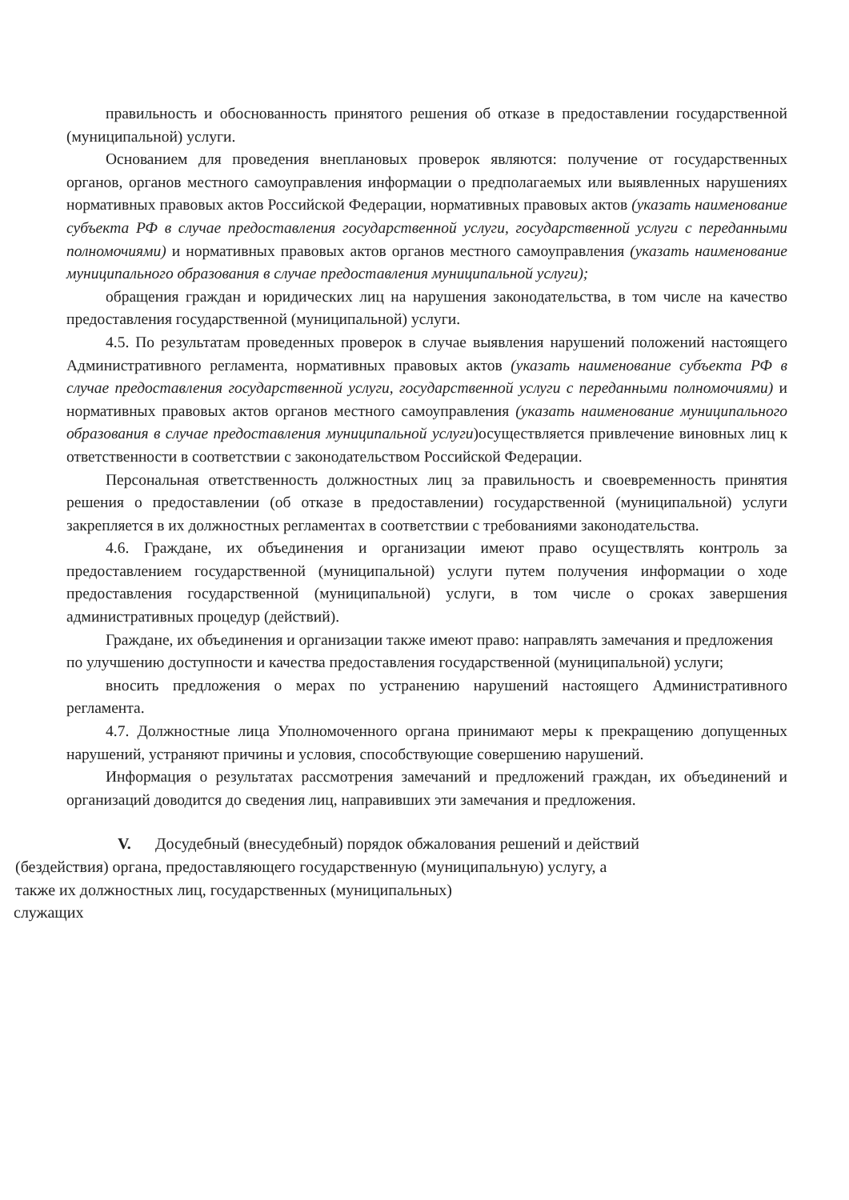правильность и обоснованность принятого решения об отказе в предоставлении государственной (муниципальной) услуги.
Основанием для проведения внеплановых проверок являются: получение от государственных органов, органов местного самоуправления информации о предполагаемых или выявленных нарушениях нормативных правовых актов Российской Федерации, нормативных правовых актов (указать наименование субъекта РФ в случае предоставления государственной услуги, государственной услуги с переданными полномочиями) и нормативных правовых актов органов местного самоуправления (указать наименование муниципального образования в случае предоставления муниципальной услуги);
обращения граждан и юридических лиц на нарушения законодательства, в том числе на качество предоставления государственной (муниципальной) услуги.
4.5. По результатам проведенных проверок в случае выявления нарушений положений настоящего Административного регламента, нормативных правовых актов (указать наименование субъекта РФ в случае предоставления государственной услуги, государственной услуги с переданными полномочиями) и нормативных правовых актов органов местного самоуправления (указать наименование муниципального образования в случае предоставления муниципальной услуги)осуществляется привлечение виновных лиц к ответственности в соответствии с законодательством Российской Федерации.
Персональная ответственность должностных лиц за правильность и своевременность принятия решения о предоставлении (об отказе в предоставлении) государственной (муниципальной) услуги закрепляется в их должностных регламентах в соответствии с требованиями законодательства.
4.6. Граждане, их объединения и организации имеют право осуществлять контроль за предоставлением государственной (муниципальной) услуги путем получения информации о ходе предоставления государственной (муниципальной) услуги, в том числе о сроках завершения административных процедур (действий).
Граждане, их объединения и организации также имеют право: направлять замечания и предложения по улучшению доступности и качества предоставления государственной (муниципальной) услуги;
вносить предложения о мерах по устранению нарушений настоящего Административного регламента.
4.7. Должностные лица Уполномоченного органа принимают меры к прекращению допущенных нарушений, устраняют причины и условия, способствующие совершению нарушений.
Информация о результатах рассмотрения замечаний и предложений граждан, их объединений и организаций доводится до сведения лиц, направивших эти замечания и предложения.
V. Досудебный (внесудебный) порядок обжалования решений и действий
(бездействия) органа, предоставляющего государственную (муниципальную) услугу, а
также их должностных лиц, государственных (муниципальных)
служащих